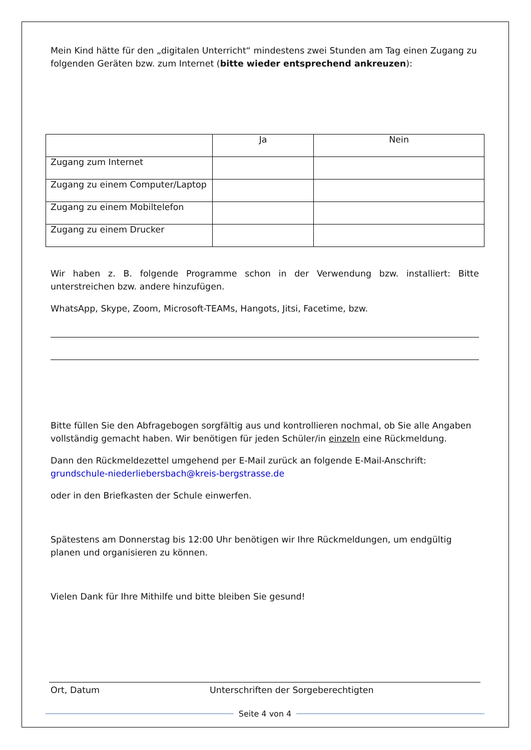Mein Kind hätte für den „digitalen Unterricht“ mindestens zwei Stunden am Tag einen Zugang zu folgenden Geräten bzw. zum Internet (bitte wieder entsprechend ankreuzen):
| | Ja | Nein |
| Zugang zum Internet | | |
| Zugang zu einem Computer/Laptop | | |
| Zugang zu einem Mobiltelefon | | |
| Zugang zu einem Drucker | | |
Wir haben z. B. folgende Programme schon in der Verwendung bzw. installiert: Bitte unterstreichen bzw. andere hinzufügen.
WhatsApp, Skype, Zoom, Microsoft-TEAMs, Hangots, Jitsi, Facetime, bzw.
Bitte füllen Sie den Abfragebogen sorgfältig aus und kontrollieren nochmal, ob Sie alle Angaben vollständig gemacht haben. Wir benötigen für jeden Schüler/in einzeln eine Rückmeldung.
Dann den Rückmeldezettel umgehend per E-Mail zurück an folgende E-Mail-Anschrift: grundschule-niederliebersbach@kreis-bergstrasse.de
oder in den Briefkasten der Schule einwerfen.
Spätestens am Donnerstag bis 12:00 Uhr benötigen wir Ihre Rückmeldungen, um endgültig planen und organisieren zu können.
Vielen Dank für Ihre Mithilfe und bitte bleiben Sie gesund!
Ort, Datum Unterschriften der Sorgeberechtigten
Seite 4 von 4